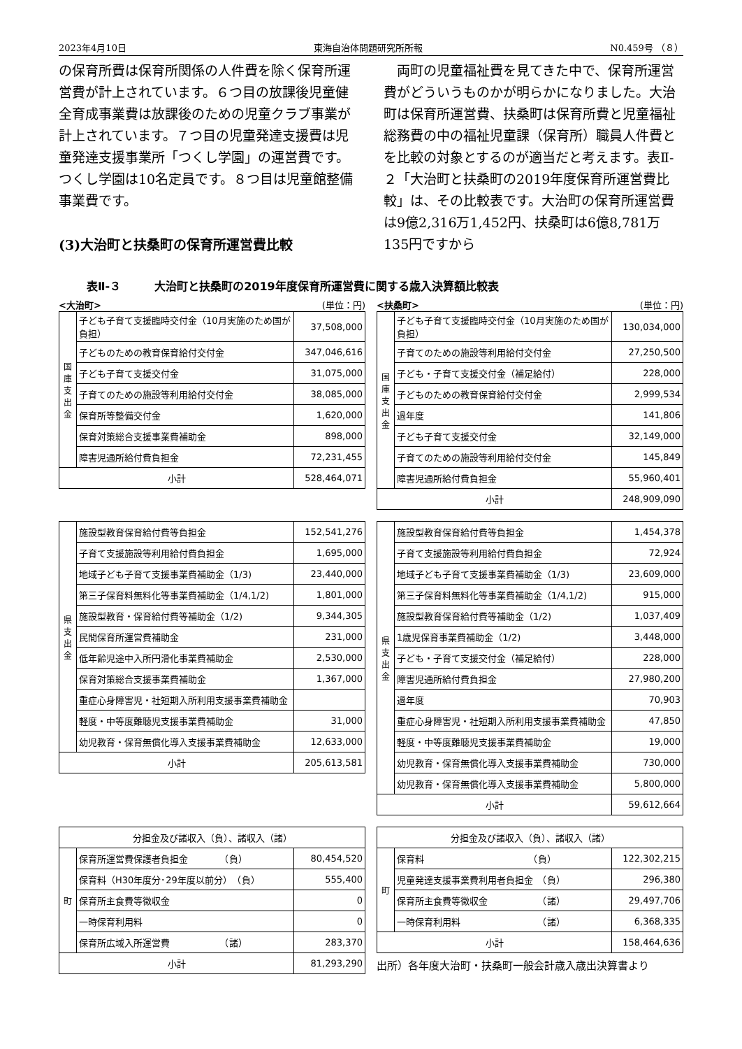2023年4月10日 東海自治体問題研究所所報 N0.459号 （８）
の保育所費は保育所関係の人件費を除く保育所運営費が計上されています。６つ目の放課後児童健全育成事業費は放課後のための児童クラブ事業が計上されています。７つ目の児童発達支援費は児童発達支援事業所「つくし学園」の運営費です。つくし学園は10名定員です。８つ目は児童館整備事業費です。
(3)大治町と扶桑町の保育所運営費比較
　両町の児童福祉費を見てきた中で、保育所運営費がどういうものかが明らかになりました。大治町は保育所運営費、扶桑町は保育所費と児童福祉総務費の中の福祉児童課（保育所）職員人件費とを比較の対象とするのが適当だと考えます。表Ⅱ-２「大治町と扶桑町の2019年度保育所運営費比較」は、その比較表です。大治町の保育所運営費は9億2,316万1,452円、扶桑町は6億8,781万135円ですから
表Ⅱ-３　　　大治町と扶桑町の2019年度保育所運営費に関する歳入決算額比較表
<大治町> (単位：円)
| 国庫支出金 | 子ども子育て支援臨時交付金（10月実施のため国が負担） | 37,508,000 |
| | 子どものための教育保育給付交付金 | 347,046,616 |
| | 子ども子育て支援交付金 | 31,075,000 |
| | 子育てのための施設等利用給付交付金 | 38,085,000 |
| | 保育所等整備交付金 | 1,620,000 |
| | 保育対策総合支援事業費補助金 | 898,000 |
| | 障害児通所給付費負担金 | 72,231,455 |
| 小計 | | 528,464,071 |
<扶桑町> (単位：円)
| 国庫支出金 | 子ども子育て支援臨時交付金（10月実施のため国が負担） | 130,034,000 |
| | 子育てのための施設等利用給付交付金 | 27,250,500 |
| | 子ども・子育て支援交付金（補足給付） | 228,000 |
| | 子どものための教育保育給付交付金 | 2,999,534 |
| | 過年度 | 141,806 |
| | 子ども子育て支援交付金 | 32,149,000 |
| | 子育てのための施設等利用給付交付金 | 145,849 |
| | 障害児通所給付費負担金 | 55,960,401 |
| 小計 | | 248,909,090 |
| 県支出金 | 施設型教育保育給付費等負担金 | 152,541,276 |
| | 子育て支援施設等利用給付費負担金 | 1,695,000 |
| | 地域子ども子育て支援事業費補助金（1/3) | 23,440,000 |
| | 第三子保育料無料化等事業費補助金（1/4,1/2) | 1,801,000 |
| | 施設型教育・保育給付費等補助金（1/2) | 9,344,305 |
| | 民間保育所運営費補助金 | 231,000 |
| | 低年齢児途中入所円滑化事業費補助金 | 2,530,000 |
| | 保育対策総合支援事業費補助金 | 1,367,000 |
| | 重症心身障害児・社短期入所利用支援事業費補助金 | |
| | 軽度・中等度難聴児支援事業費補助金 | 31,000 |
| | 幼児教育・保育無償化導入支援事業費補助金 | 12,633,000 |
| 小計 | | 205,613,581 |
| 県支出金 | 施設型教育保育給付費等負担金 | 1,454,378 |
| | 子育て支援施設等利用給付費負担金 | 72,924 |
| | 地域子ども子育て支援事業費補助金（1/3) | 23,609,000 |
| | 第三子保育料無料化等事業費補助金（1/4,1/2) | 915,000 |
| | 施設型教育保育給付費等補助金（1/2) | 1,037,409 |
| | 1歳児保育事業費補助金（1/2) | 3,448,000 |
| | 子ども・子育て支援交付金（補足給付） | 228,000 |
| | 障害児通所給付費負担金 | 27,980,200 |
| | 過年度 | 70,903 |
| | 重症心身障害児・社短期入所利用支援事業費補助金 | 47,850 |
| | 軽度・中等度難聴児支援事業費補助金 | 19,000 |
| | 幼児教育・保育無償化導入支援事業費補助金 | 730,000 |
| | 幼児教育・保育無償化導入支援事業費補助金 | 5,800,000 |
| 小計 | | 59,612,664 |
| 分担金及び諸収入（負）、諸収入（諸） | | |
| 町 | 保育所運営費保護者負担金 （負） | 80,454,520 |
| | 保育料（H30年度分･29年度以前分） （負） | 555,400 |
| | 保育所主食費等徴収金 | 0 |
| | 一時保育利用料 | 0 |
| | 保育所広域入所運営費 （諸） | 283,370 |
| 小計 | | 81,293,290 |
| 分担金及び諸収入（負）、諸収入（諸） | | |
| 町 | 保育料 （負） | 122,302,215 |
| | 児童発達支援事業費利用者負担金 （負） | 296,380 |
| | 保育所主食費等徴収金 （諸） | 29,497,706 |
| | 一時保育利用料 （諸） | 6,368,335 |
| 小計 | | 158,464,636 |
出所）各年度大治町・扶桑町一般会計歳入歳出決算書より